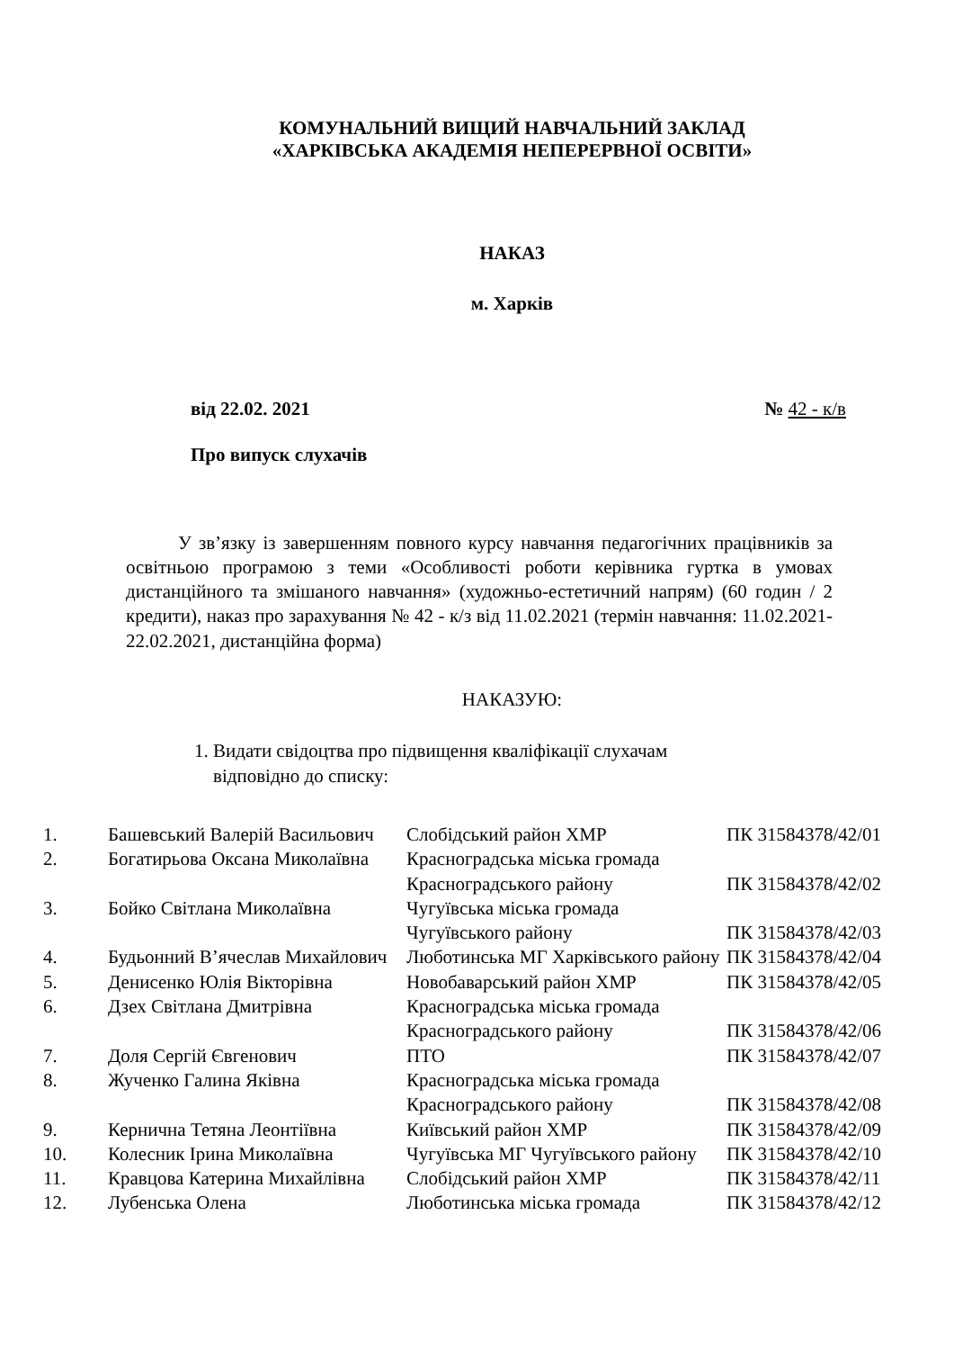КОМУНАЛЬНИЙ ВИЩИЙ НАВЧАЛЬНИЙ ЗАКЛАД
«ХАРКІВСЬКА АКАДЕМІЯ НЕПЕРЕРВНОЇ ОСВІТИ»
НАКАЗ
м. Харків
від 22.02. 2021 № 42 - к/в
Про випуск слухачів
У зв’язку із завершенням повного курсу навчання педагогічних працівників за освітньою програмою з теми «Особливості роботи керівника гуртка в умовах дистанційного та змішаного навчання» (художньо-естетичний напрям) (60 годин / 2 кредити), наказ про зарахування № 42 - к/з від 11.02.2021 (термін навчання: 11.02.2021-22.02.2021, дистанційна форма)
НАКАЗУЮ:
1. Видати свідоцтва про підвищення кваліфікації слухачам
відповідно до списку:
| 1. | Башевський Валерій Васильович | Слобідський район ХМР | ПК 31584378/42/01 |
| 2. | Богатирьова Оксана Миколаївна | Красноградська міська громада Красноградського району | ПК 31584378/42/02 |
| 3. | Бойко Світлана Миколаївна | Чугуївська міська громада Чугуївського району | ПК 31584378/42/03 |
| 4. | Будьонний В’ячеслав Михайлович | Люботинська МГ Харківського району | ПК 31584378/42/04 |
| 5. | Денисенко Юлія Вікторівна | Новобаварський район ХМР | ПК 31584378/42/05 |
| 6. | Дзех Світлана Дмитрівна | Красноградська міська громада Красноградського району | ПК 31584378/42/06 |
| 7. | Доля Сергій Євгенович | ПТО | ПК 31584378/42/07 |
| 8. | Жученко Галина Яківна | Красноградська міська громада Красноградського району | ПК 31584378/42/08 |
| 9. | Керничнa Тетяна Леонтіївна | Київський район ХМР | ПК 31584378/42/09 |
| 10. | Колесник Ірина Миколаївна | Чугуївська МГ Чугуївського району | ПК 31584378/42/10 |
| 11. | Кравцова Катерина Михайлівна | Слобідський район ХМР | ПК 31584378/42/11 |
| 12. | Лубенська Олена | Люботинська міська громада | ПК 31584378/42/12 |